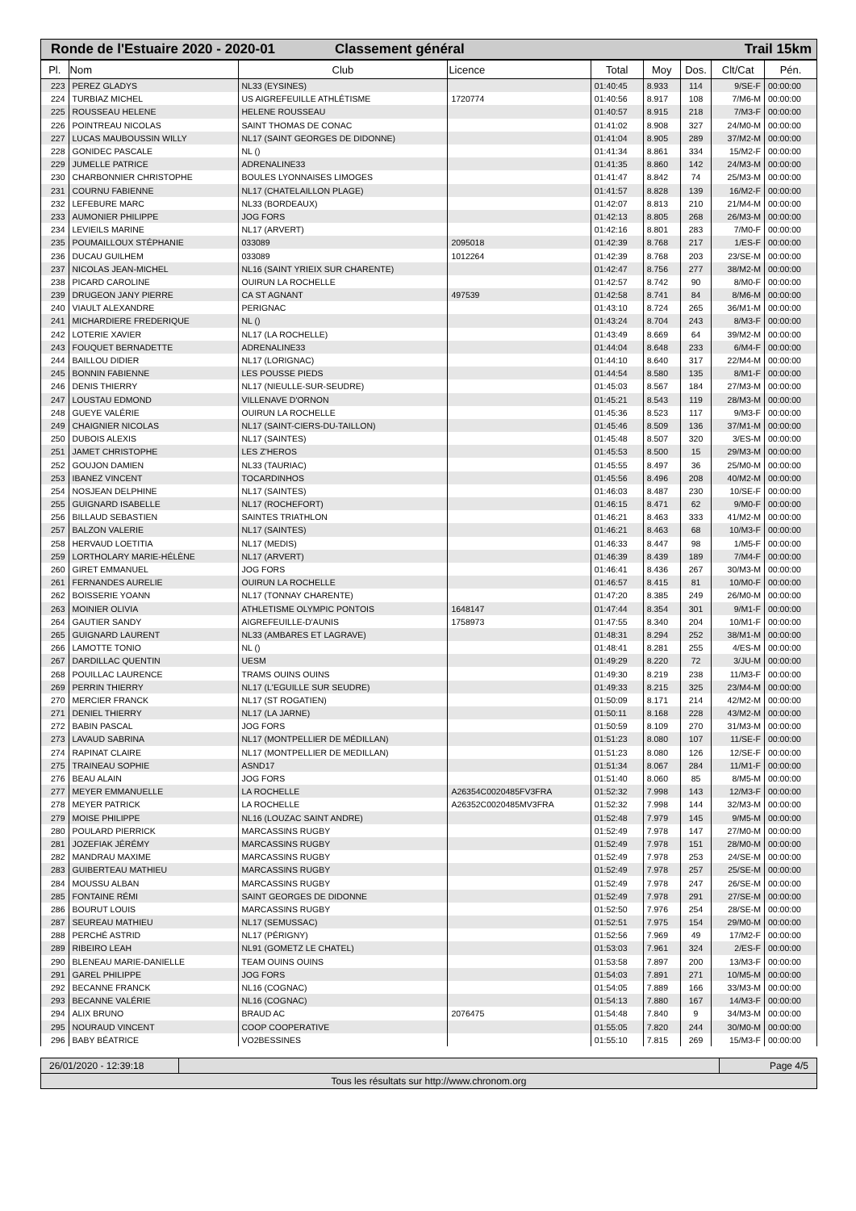Ronde de l'Estuaire 2020 - 2020-01 Classement général Trail 15km
| Pl. | Nom | Club | Licence | Total | Moy | Dos. | Clt/Cat | Pén. |
| --- | --- | --- | --- | --- | --- | --- | --- | --- |
| 223 | PEREZ GLADYS | NL33 (EYSINES) | | 01:40:45 | 8.933 | 114 | 9/SE-F | 00:00:00 |
| 224 | TURBIAZ MICHEL | US AIGREFEUILLE ATHLÉTISME | 1720774 | 01:40:56 | 8.917 | 108 | 7/M6-M | 00:00:00 |
| 225 | ROUSSEAU HELENE | HELENE ROUSSEAU | | 01:40:57 | 8.915 | 218 | 7/M3-F | 00:00:00 |
| 226 | POINTREAU NICOLAS | SAINT THOMAS DE CONAC | | 01:41:02 | 8.908 | 327 | 24/M0-M | 00:00:00 |
| 227 | LUCAS MAUBOUSSIN WILLY | NL17 (SAINT GEORGES DE DIDONNE) | | 01:41:04 | 8.905 | 289 | 37/M2-M | 00:00:00 |
| 228 | GONIDEC PASCALE | NL () | | 01:41:34 | 8.861 | 334 | 15/M2-F | 00:00:00 |
| 229 | JUMELLE PATRICE | ADRENALINE33 | | 01:41:35 | 8.860 | 142 | 24/M3-M | 00:00:00 |
| 230 | CHARBONNIER CHRISTOPHE | BOULES LYONNAISES LIMOGES | | 01:41:47 | 8.842 | 74 | 25/M3-M | 00:00:00 |
| 231 | COURNU FABIENNE | NL17 (CHATELAILLON PLAGE) | | 01:41:57 | 8.828 | 139 | 16/M2-F | 00:00:00 |
| 232 | LEFEBURE MARC | NL33 (BORDEAUX) | | 01:42:07 | 8.813 | 210 | 21/M4-M | 00:00:00 |
| 233 | AUMONIER PHILIPPE | JOG FORS | | 01:42:13 | 8.805 | 268 | 26/M3-M | 00:00:00 |
| 234 | LEVIEILS MARINE | NL17 (ARVERT) | | 01:42:16 | 8.801 | 283 | 7/M0-F | 00:00:00 |
| 235 | POUMAILLOUX STÉPHANIE | 033089 | 2095018 | 01:42:39 | 8.768 | 217 | 1/ES-F | 00:00:00 |
| 236 | DUCAU GUILHEM | 033089 | 1012264 | 01:42:39 | 8.768 | 203 | 23/SE-M | 00:00:00 |
| 237 | NICOLAS JEAN-MICHEL | NL16 (SAINT YRIEIX SUR CHARENTE) | | 01:42:47 | 8.756 | 277 | 38/M2-M | 00:00:00 |
| 238 | PICARD CAROLINE | OUIRUN LA ROCHELLE | | 01:42:57 | 8.742 | 90 | 8/M0-F | 00:00:00 |
| 239 | DRUGEON JANY PIERRE | CA ST AGNANT | 497539 | 01:42:58 | 8.741 | 84 | 8/M6-M | 00:00:00 |
| 240 | VIAULT ALEXANDRE | PERIGNAC | | 01:43:10 | 8.724 | 265 | 36/M1-M | 00:00:00 |
| 241 | MICHARDIERE FREDERIQUE | NL () | | 01:43:24 | 8.704 | 243 | 8/M3-F | 00:00:00 |
| 242 | LOTERIE XAVIER | NL17 (LA ROCHELLE) | | 01:43:49 | 8.669 | 64 | 39/M2-M | 00:00:00 |
| 243 | FOUQUET BERNADETTE | ADRENALINE33 | | 01:44:04 | 8.648 | 233 | 6/M4-F | 00:00:00 |
| 244 | BAILLOU DIDIER | NL17 (LORIGNAC) | | 01:44:10 | 8.640 | 317 | 22/M4-M | 00:00:00 |
| 245 | BONNIN FABIENNE | LES POUSSE PIEDS | | 01:44:54 | 8.580 | 135 | 8/M1-F | 00:00:00 |
| 246 | DENIS THIERRY | NL17 (NIEULLE-SUR-SEUDRE) | | 01:45:03 | 8.567 | 184 | 27/M3-M | 00:00:00 |
| 247 | LOUSTAU EDMOND | VILLENAVE D'ORNON | | 01:45:21 | 8.543 | 119 | 28/M3-M | 00:00:00 |
| 248 | GUEYE VALÉRIE | OUIRUN LA ROCHELLE | | 01:45:36 | 8.523 | 117 | 9/M3-F | 00:00:00 |
| 249 | CHAIGNIER NICOLAS | NL17 (SAINT-CIERS-DU-TAILLON) | | 01:45:46 | 8.509 | 136 | 37/M1-M | 00:00:00 |
| 250 | DUBOIS ALEXIS | NL17 (SAINTES) | | 01:45:48 | 8.507 | 320 | 3/ES-M | 00:00:00 |
| 251 | JAMET CHRISTOPHE | LES Z'HEROS | | 01:45:53 | 8.500 | 15 | 29/M3-M | 00:00:00 |
| 252 | GOUJON DAMIEN | NL33 (TAURIAC) | | 01:45:55 | 8.497 | 36 | 25/M0-M | 00:00:00 |
| 253 | IBANEZ VINCENT | TOCARDINHOS | | 01:45:56 | 8.496 | 208 | 40/M2-M | 00:00:00 |
| 254 | NOSJEAN DELPHINE | NL17 (SAINTES) | | 01:46:03 | 8.487 | 230 | 10/SE-F | 00:00:00 |
| 255 | GUIGNARD ISABELLE | NL17 (ROCHEFORT) | | 01:46:15 | 8.471 | 62 | 9/M0-F | 00:00:00 |
| 256 | BILLAUD SEBASTIEN | SAINTES TRIATHLON | | 01:46:21 | 8.463 | 333 | 41/M2-M | 00:00:00 |
| 257 | BALZON VALERIE | NL17 (SAINTES) | | 01:46:21 | 8.463 | 68 | 10/M3-F | 00:00:00 |
| 258 | HERVAUD LOETITIA | NL17 (MEDIS) | | 01:46:33 | 8.447 | 98 | 1/M5-F | 00:00:00 |
| 259 | LORTHOLARY MARIE-HÉLÈNE | NL17 (ARVERT) | | 01:46:39 | 8.439 | 189 | 7/M4-F | 00:00:00 |
| 260 | GIRET EMMANUEL | JOG FORS | | 01:46:41 | 8.436 | 267 | 30/M3-M | 00:00:00 |
| 261 | FERNANDES AURELIE | OUIRUN LA ROCHELLE | | 01:46:57 | 8.415 | 81 | 10/M0-F | 00:00:00 |
| 262 | BOISSERIE YOANN | NL17 (TONNAY CHARENTE) | | 01:47:20 | 8.385 | 249 | 26/M0-M | 00:00:00 |
| 263 | MOINIER OLIVIA | ATHLETISME OLYMPIC PONTOIS | 1648147 | 01:47:44 | 8.354 | 301 | 9/M1-F | 00:00:00 |
| 264 | GAUTIER SANDY | AIGREFEUILLE-D'AUNIS | 1758973 | 01:47:55 | 8.340 | 204 | 10/M1-F | 00:00:00 |
| 265 | GUIGNARD LAURENT | NL33 (AMBARES ET LAGRAVE) | | 01:48:31 | 8.294 | 252 | 38/M1-M | 00:00:00 |
| 266 | LAMOTTE TONIO | NL () | | 01:48:41 | 8.281 | 255 | 4/ES-M | 00:00:00 |
| 267 | DARDILLAC QUENTIN | UESM | | 01:49:29 | 8.220 | 72 | 3/JU-M | 00:00:00 |
| 268 | POUILLAC LAURENCE | TRAMS OUINS OUINS | | 01:49:30 | 8.219 | 238 | 11/M3-F | 00:00:00 |
| 269 | PERRIN THIERRY | NL17 (L'EGUILLE SUR SEUDRE) | | 01:49:33 | 8.215 | 325 | 23/M4-M | 00:00:00 |
| 270 | MERCIER FRANCK | NL17 (ST ROGATIEN) | | 01:50:09 | 8.171 | 214 | 42/M2-M | 00:00:00 |
| 271 | DENIEL THIERRY | NL17 (LA JARNE) | | 01:50:11 | 8.168 | 228 | 43/M2-M | 00:00:00 |
| 272 | BABIN PASCAL | JOG FORS | | 01:50:59 | 8.109 | 270 | 31/M3-M | 00:00:00 |
| 273 | LAVAUD SABRINA | NL17 (MONTPELLIER DE MÉDILLAN) | | 01:51:23 | 8.080 | 107 | 11/SE-F | 00:00:00 |
| 274 | RAPINAT CLAIRE | NL17 (MONTPELLIER DE MEDILLAN) | | 01:51:23 | 8.080 | 126 | 12/SE-F | 00:00:00 |
| 275 | TRAINEAU SOPHIE | ASND17 | | 01:51:34 | 8.067 | 284 | 11/M1-F | 00:00:00 |
| 276 | BEAU ALAIN | JOG FORS | | 01:51:40 | 8.060 | 85 | 8/M5-M | 00:00:00 |
| 277 | MEYER EMMANUELLE | LA ROCHELLE | A26354C0020485FV3FRA | 01:52:32 | 7.998 | 143 | 12/M3-F | 00:00:00 |
| 278 | MEYER PATRICK | LA ROCHELLE | A26352C0020485MV3FRA | 01:52:32 | 7.998 | 144 | 32/M3-M | 00:00:00 |
| 279 | MOISE PHILIPPE | NL16 (LOUZAC SAINT ANDRE) | | 01:52:48 | 7.979 | 145 | 9/M5-M | 00:00:00 |
| 280 | POULARD PIERRICK | MARCASSINS RUGBY | | 01:52:49 | 7.978 | 147 | 27/M0-M | 00:00:00 |
| 281 | JOZEFIAK JÉRÉMY | MARCASSINS RUGBY | | 01:52:49 | 7.978 | 151 | 28/M0-M | 00:00:00 |
| 282 | MANDRAU MAXIME | MARCASSINS RUGBY | | 01:52:49 | 7.978 | 253 | 24/SE-M | 00:00:00 |
| 283 | GUIBERTEAU MATHIEU | MARCASSINS RUGBY | | 01:52:49 | 7.978 | 257 | 25/SE-M | 00:00:00 |
| 284 | MOUSSU ALBAN | MARCASSINS RUGBY | | 01:52:49 | 7.978 | 247 | 26/SE-M | 00:00:00 |
| 285 | FONTAINE RÉMI | SAINT GEORGES DE DIDONNE | | 01:52:49 | 7.978 | 291 | 27/SE-M | 00:00:00 |
| 286 | BOURUT LOUIS | MARCASSINS RUGBY | | 01:52:50 | 7.976 | 254 | 28/SE-M | 00:00:00 |
| 287 | SEUREAU MATHIEU | NL17 (SEMUSSAC) | | 01:52:51 | 7.975 | 154 | 29/M0-M | 00:00:00 |
| 288 | PERCHÉ ASTRID | NL17 (PÉRIGNY) | | 01:52:56 | 7.969 | 49 | 17/M2-F | 00:00:00 |
| 289 | RIBEIRO LEAH | NL91 (GOMETZ LE CHATEL) | | 01:53:03 | 7.961 | 324 | 2/ES-F | 00:00:00 |
| 290 | BLENEAU MARIE-DANIELLE | TEAM OUINS OUINS | | 01:53:58 | 7.897 | 200 | 13/M3-F | 00:00:00 |
| 291 | GAREL PHILIPPE | JOG FORS | | 01:54:03 | 7.891 | 271 | 10/M5-M | 00:00:00 |
| 292 | BECANNE FRANCK | NL16 (COGNAC) | | 01:54:05 | 7.889 | 166 | 33/M3-M | 00:00:00 |
| 293 | BECANNE VALÉRIE | NL16 (COGNAC) | | 01:54:13 | 7.880 | 167 | 14/M3-F | 00:00:00 |
| 294 | ALIX BRUNO | BRAUD AC | 2076475 | 01:54:48 | 7.840 | 9 | 34/M3-M | 00:00:00 |
| 295 | NOURAUD VINCENT | COOP COOPERATIVE | | 01:55:05 | 7.820 | 244 | 30/M0-M | 00:00:00 |
| 296 | BABY BÉATRICE | VO2BESSINES | | 01:55:10 | 7.815 | 269 | 15/M3-F | 00:00:00 |
26/01/2020 - 12:39:18 Page 4/5
Tous les résultats sur http://www.chronom.org